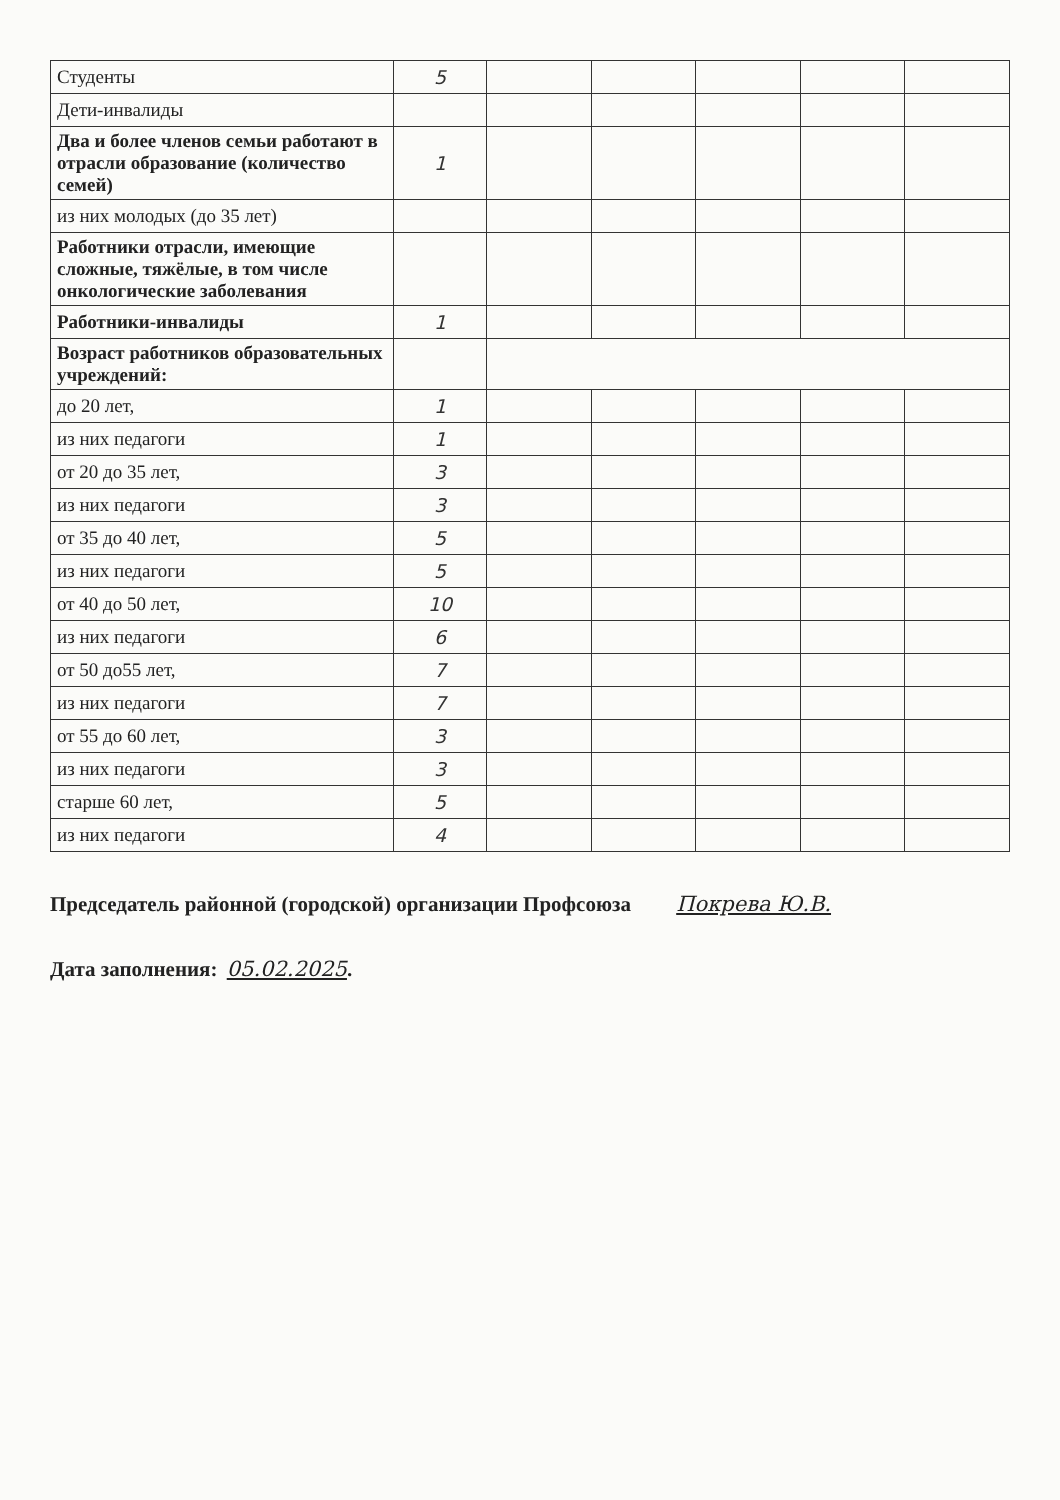| Студенты | 5 | | | | | |
| Дети-инвалиды | | | | | | |
| Два и более членов семьи работают в отрасли образование (количество семей) | 1 | | | | | |
| из них молодых (до 35 лет) | | | | | | |
| Работники отрасли, имеющие сложные, тяжёлые, в том числе онкологические заболевания | | | | | | |
| Работники-инвалиды | 1 | | | | | |
| Возраст работников образовательных учреждений: | | | | | | |
| до 20 лет, | 1 | | | | | |
| из них педагоги | 1 | | | | | |
| от 20 до 35 лет, | 3 | | | | | |
| из них педагоги | 3 | | | | | |
| от 35 до 40 лет, | 5 | | | | | |
| из них педагоги | 5 | | | | | |
| от 40 до 50 лет, | 10 | | | | | |
| из них педагоги | 6 | | | | | |
| от 50 до55 лет, | 7 | | | | | |
| из них педагоги | 7 | | | | | |
| от 55 до 60 лет, | 3 | | | | | |
| из них педагоги | 3 | | | | | |
| старше 60 лет, | 5 | | | | | |
| из них педагоги | 4 | | | | | |
Председатель районной (городской) организации Профсоюза Покрева Ю.В.
Дата заполнения: 05.02.2025.